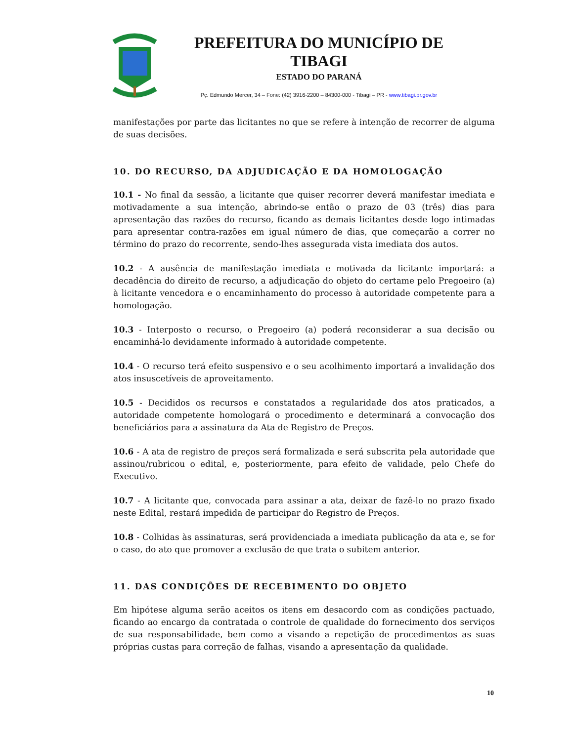PREFEITURA DO MUNICÍPIO DE TIBAGI
ESTADO DO PARANÁ
Pç. Edmundo Mercer, 34 – Fone: (42) 3916-2200 – 84300-000 - Tibagi – PR - www.tibagi.pr.gov.br
manifestações por parte das licitantes no que se refere à intenção de recorrer de alguma de suas decisões.
10. DO RECURSO, DA ADJUDICAÇÃO E DA HOMOLOGAÇÃO
10.1 - No final da sessão, a licitante que quiser recorrer deverá manifestar imediata e motivadamente a sua intenção, abrindo-se então o prazo de 03 (três) dias para apresentação das razões do recurso, ficando as demais licitantes desde logo intimadas para apresentar contra-razões em igual número de dias, que começarão a correr no término do prazo do recorrente, sendo-lhes assegurada vista imediata dos autos.
10.2 - A ausência de manifestação imediata e motivada da licitante importará: a decadência do direito de recurso, a adjudicação do objeto do certame pelo Pregoeiro (a) à licitante vencedora e o encaminhamento do processo à autoridade competente para a homologação.
10.3 - Interposto o recurso, o Pregoeiro (a) poderá reconsiderar a sua decisão ou encaminhá-lo devidamente informado à autoridade competente.
10.4 - O recurso terá efeito suspensivo e o seu acolhimento importará a invalidação dos atos insuscetíveis de aproveitamento.
10.5 - Decididos os recursos e constatados a regularidade dos atos praticados, a autoridade competente homologará o procedimento e determinará a convocação dos beneficiários para a assinatura da Ata de Registro de Preços.
10.6 - A ata de registro de preços será formalizada e será subscrita pela autoridade que assinou/rubricou o edital, e, posteriormente, para efeito de validade, pelo Chefe do Executivo.
10.7 - A licitante que, convocada para assinar a ata, deixar de fazê-lo no prazo fixado neste Edital, restará impedida de participar do Registro de Preços.
10.8 - Colhidas às assinaturas, será providenciada a imediata publicação da ata e, se for o caso, do ato que promover a exclusão de que trata o subitem anterior.
11. DAS CONDIÇÕES DE RECEBIMENTO DO OBJETO
Em hipótese alguma serão aceitos os itens em desacordo com as condições pactuado, ficando ao encargo da contratada o controle de qualidade do fornecimento dos serviços de sua responsabilidade, bem como a visando a repetição de procedimentos as suas próprias custas para correção de falhas, visando a apresentação da qualidade.
10